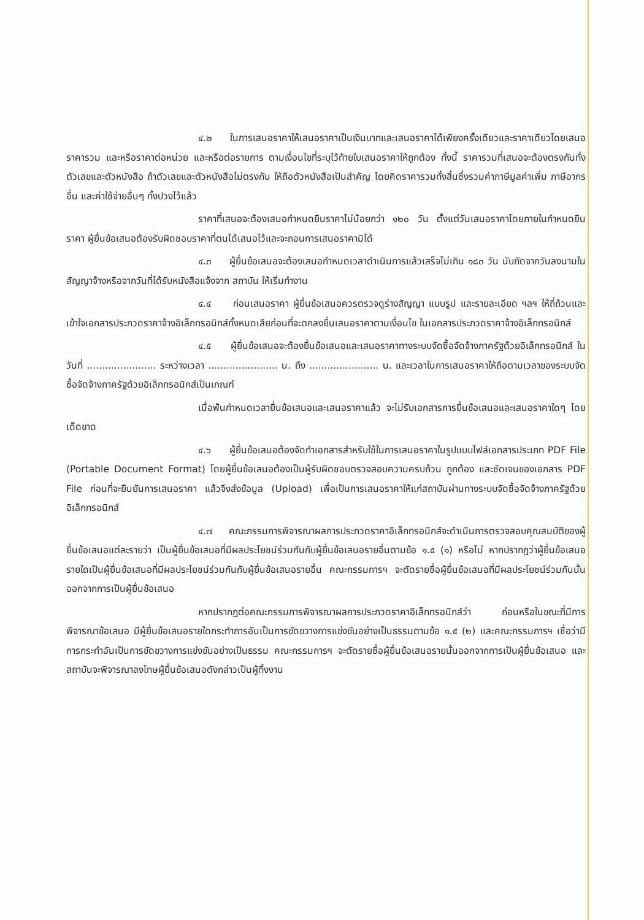๔.๒ ในการเสนอราคาให้เสนอราคาเป็นเงินบาทและเสนอราคาได้เพียงครั้งเดียวและราคาเดียวโดยเสนอราคารวม และหรือราคาต่อหน่วย และหรือต่อรายการ ตามเงื่อนไขที่ระบุไว้ท้ายใบเสนอราคาให้ถูกต้อง ทั้งนี้ ราคารวมที่เสนอจะต้องตรงกันทั้งตัวเลขและตัวหนังสือ ถ้าตัวเลขและตัวหนังสือไม่ตรงกัน ให้ถือตัวหนังสือเป็นสำคัญ โดยคิดราคารวมทั้งสิ้นซึ่งรวมค่าภาษีมูลค่าเพิ่ม ภาษีอากรอื่น และค่าใช้จ่ายอื่นๆ ทั้งปวงไว้แล้ว
ราคาที่เสนอจะต้องเสนอกำหนดยืนราคาไม่น้อยกว่า ๑๒๐ วัน ตั้งแต่วันเสนอราคาโดยภายในกำหนดยืนราคา ผู้ยื่นข้อเสนอต้องรับผิดชอบราคาที่ตนได้เสนอไว้และจะถอนการเสนอราคามิได้
๔.๓ ผู้ยื่นข้อเสนอจะต้องเสนอกำหนดเวลาดำเนินการแล้วเสร็จไม่เกิน ๑๘๓ วัน นับถัดจากวันลงนามในสัญญาจ้างหรือจากวันที่ได้รับหนังสือแจ้งจาก สถาบัน ให้เริ่มทำงาน
๔.๔ ก่อนเสนอราคา ผู้ยื่นข้อเสนอควรตรวจดูร่างสัญญา แบบรูป และรายละเอียด ฯลฯ ให้ถี่ถ้วนและเข้าใจเอกสารประกวดราคาจ้างอิเล็กทรอนิกส์ทั้งหมดเสียก่อนที่จะตกลงยื่นเสนอราคาตามเงื่อนไข ในเอกสารประกวดราคาจ้างอิเล็กทรอนิกส์
๔.๕ ผู้ยื่นข้อเสนอจะต้องยื่นข้อเสนอและเสนอราคาทางระบบจัดซื้อจัดจ้างภาครัฐด้วยอิเล็กทรอนิกส์ ในวันที่ ....................... ระหว่างเวลา ....................... น. ถึง ....................... น. และเวลาในการเสนอราคาให้ถือตามเวลาของระบบจัดซื้อจัดจ้างภาครัฐด้วยอิเล็กทรอนิกส์เป็นเกณฑ์
เมื่อพ้นกำหนดเวลายื่นข้อเสนอและเสนอราคาแล้ว จะไม่รับเอกสารการยื่นข้อเสนอและเสนอราคาใดๆ โดยเด็ดขาด
๔.๖ ผู้ยื่นข้อเสนอต้องจัดทำเอกสารสำหรับใช้ในการเสนอราคาในรูปแบบไฟล์เอกสารประเภท PDF File (Portable Document Format) โดยผู้ยื่นข้อเสนอต้องเป็นผู้รับผิดชอบตรวจสอบความครบถ้วน ถูกต้อง และชัดเจนของเอกสาร PDF File ก่อนที่จะยืนยันการเสนอราคา แล้วจึงส่งข้อมูล (Upload) เพื่อเป็นการเสนอราคาให้แก่สถาบันผ่านทางระบบจัดซื้อจัดจ้างภาครัฐด้วยอิเล็กทรอนิกส์
๔.๗ คณะกรรมการพิจารณาผลการประกวดราคาอิเล็กทรอนิกส์จะดำเนินการตรวจสอบคุณสมบัติของผู้ยื่นข้อเสนอแต่ละรายว่า เป็นผู้ยื่นข้อเสนอที่มีผลประโยชน์ร่วมกันกับผู้ยื่นข้อเสนอรายอื่นตามข้อ ๑.๕ (๑) หรือไม่ หากปรากฏว่าผู้ยื่นข้อเสนอรายใดเป็นผู้ยื่นข้อเสนอที่มีผลประโยชน์ร่วมกันกับผู้ยื่นข้อเสนอรายอื่น คณะกรรมการฯ จะตัดรายชื่อผู้ยื่นข้อเสนอที่มีผลประโยชน์ร่วมกันนั้นออกจากการเป็นผู้ยื่นข้อเสนอ
หากปรากฏต่อคณะกรรมการพิจารณาผลการประกวดราคาอิเล็กทรอนิกส์ว่า ก่อนหรือในขณะที่มีการพิจารณาข้อเสนอ มีผู้ยื่นข้อเสนอรายใดกระทำการอันเป็นการขัดขวางการแข่งขันอย่างเป็นธรรมตามข้อ ๑.๕ (๒) และคณะกรรมการฯ เชื่อว่ามีการกระทำอันเป็นการขัดขวางการแข่งขันอย่างเป็นธรรม คณะกรรมการฯ จะตัดรายชื่อผู้ยื่นข้อเสนอรายนั้นออกจากการเป็นผู้ยื่นข้อเสนอ และสถาบันจะพิจารณาลงโทษผู้ยื่นข้อเสนอดังกล่าวเป็นผู้ทิ้งงาน